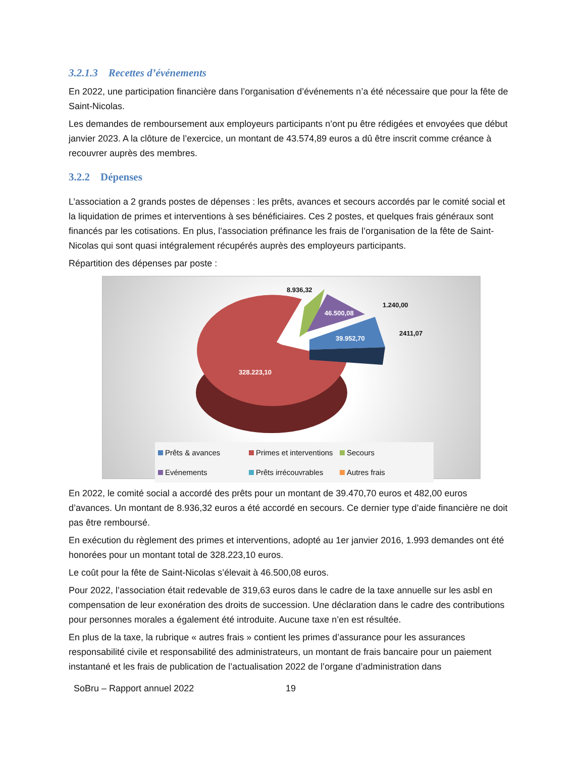3.2.1.3 Recettes d’événements
En 2022, une participation financière dans l’organisation d’événements n’a été nécessaire que pour la fête de Saint-Nicolas.
Les demandes de remboursement aux employeurs participants n’ont pu être rédigées et envoyées que début janvier 2023. A la clôture de l’exercice, un montant de 43.574,89 euros a dû être inscrit comme créance à recouvrer auprès des membres.
3.2.2 Dépenses
L’association a 2 grands postes de dépenses : les prêts, avances et secours accordés par le comité social et la liquidation de primes et interventions à ses bénéficiaires. Ces 2 postes, et quelques frais généraux sont financés par les cotisations. En plus, l’association préfinance les frais de l’organisation de la fête de Saint-Nicolas qui sont quasi intégralement récupérés auprès des employeurs participants.
Répartition des dépenses par poste :
8.936,32
46.500,08
1.240,00
2411,07
39.952,70
328.223,10
Prêts & avances Primes et interventions Secours Evénements Prêts irrécouvrables Autres frais
En 2022, le comité social a accordé des prêts pour un montant de 39.470,70 euros et 482,00 euros d’avances. Un montant de 8.936,32 euros a été accordé en secours. Ce dernier type d’aide financière ne doit pas être remboursé.
En exécution du règlement des primes et interventions, adopté au 1er janvier 2016, 1.993 demandes ont été honorées pour un montant total de 328.223,10 euros.
Le coût pour la fête de Saint-Nicolas s’élevait à 46.500,08 euros.
Pour 2022, l’association était redevable de 319,63 euros dans le cadre de la taxe annuelle sur les asbl en compensation de leur exonération des droits de succession. Une déclaration dans le cadre des contributions pour personnes morales a également été introduite. Aucune taxe n’en est résultée.
En plus de la taxe, la rubrique « autres frais » contient les primes d’assurance pour les assurances responsabilité civile et responsabilité des administrateurs, un montant de frais bancaire pour un paiement instantané et les frais de publication de l’actualisation 2022 de l’organe d’administration dans
SoBru – Rapport annuel 2022 19